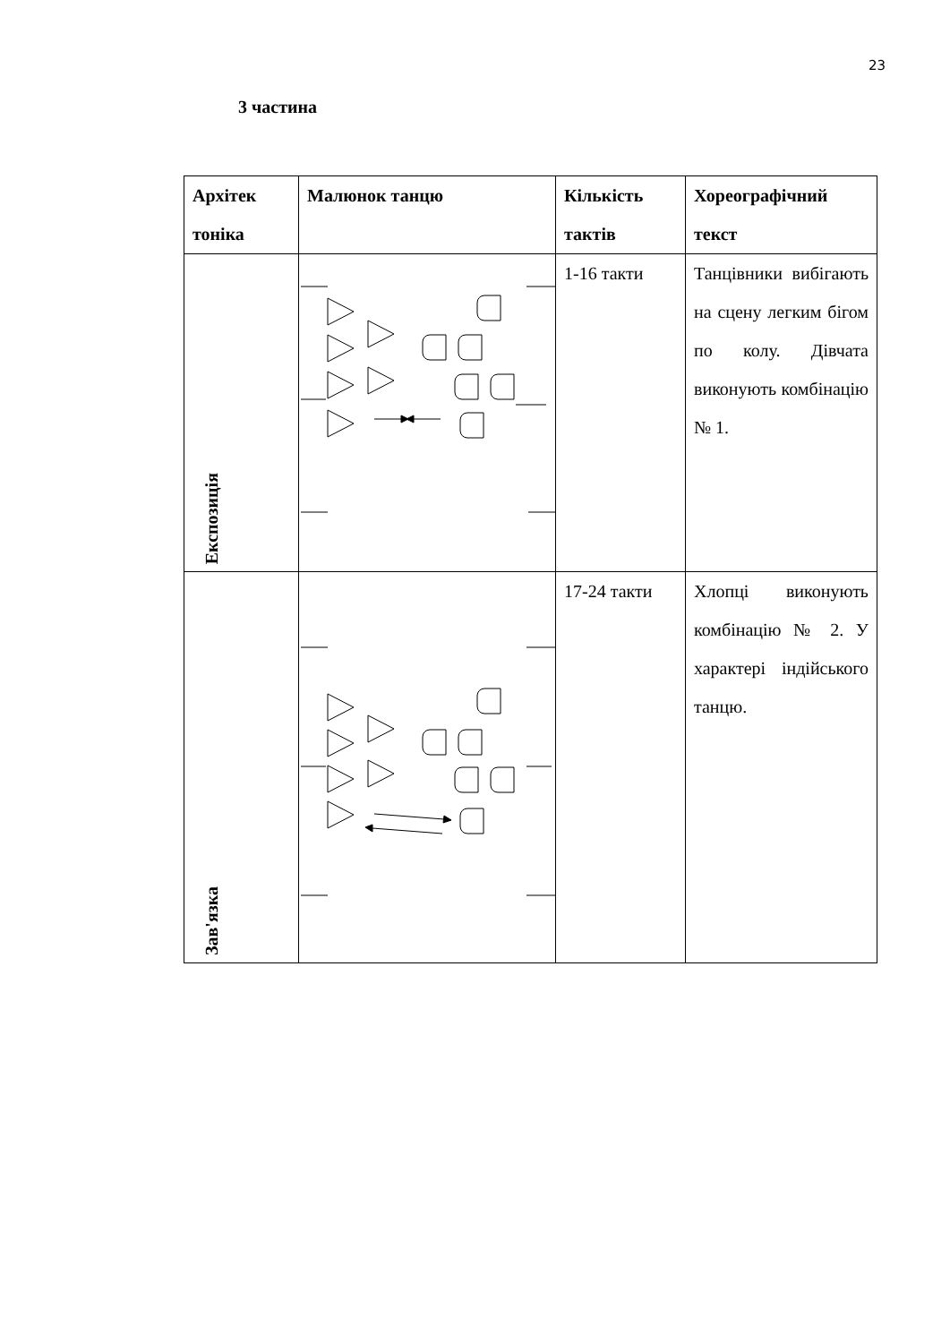23
3 частина
| Архітек тоніка | Малюнок танцю | Кількість тактів | Хореографічний текст |
| --- | --- | --- | --- |
| Експозиція | | 1-16 такти | Танцівники вибігають на сцену легким бігом по колу. Дівчата виконують комбінацію № 1. |
| Зав'язка | | 17-24 такти | Хлопці виконують комбінацію № 2. У характері індійського танцю. |